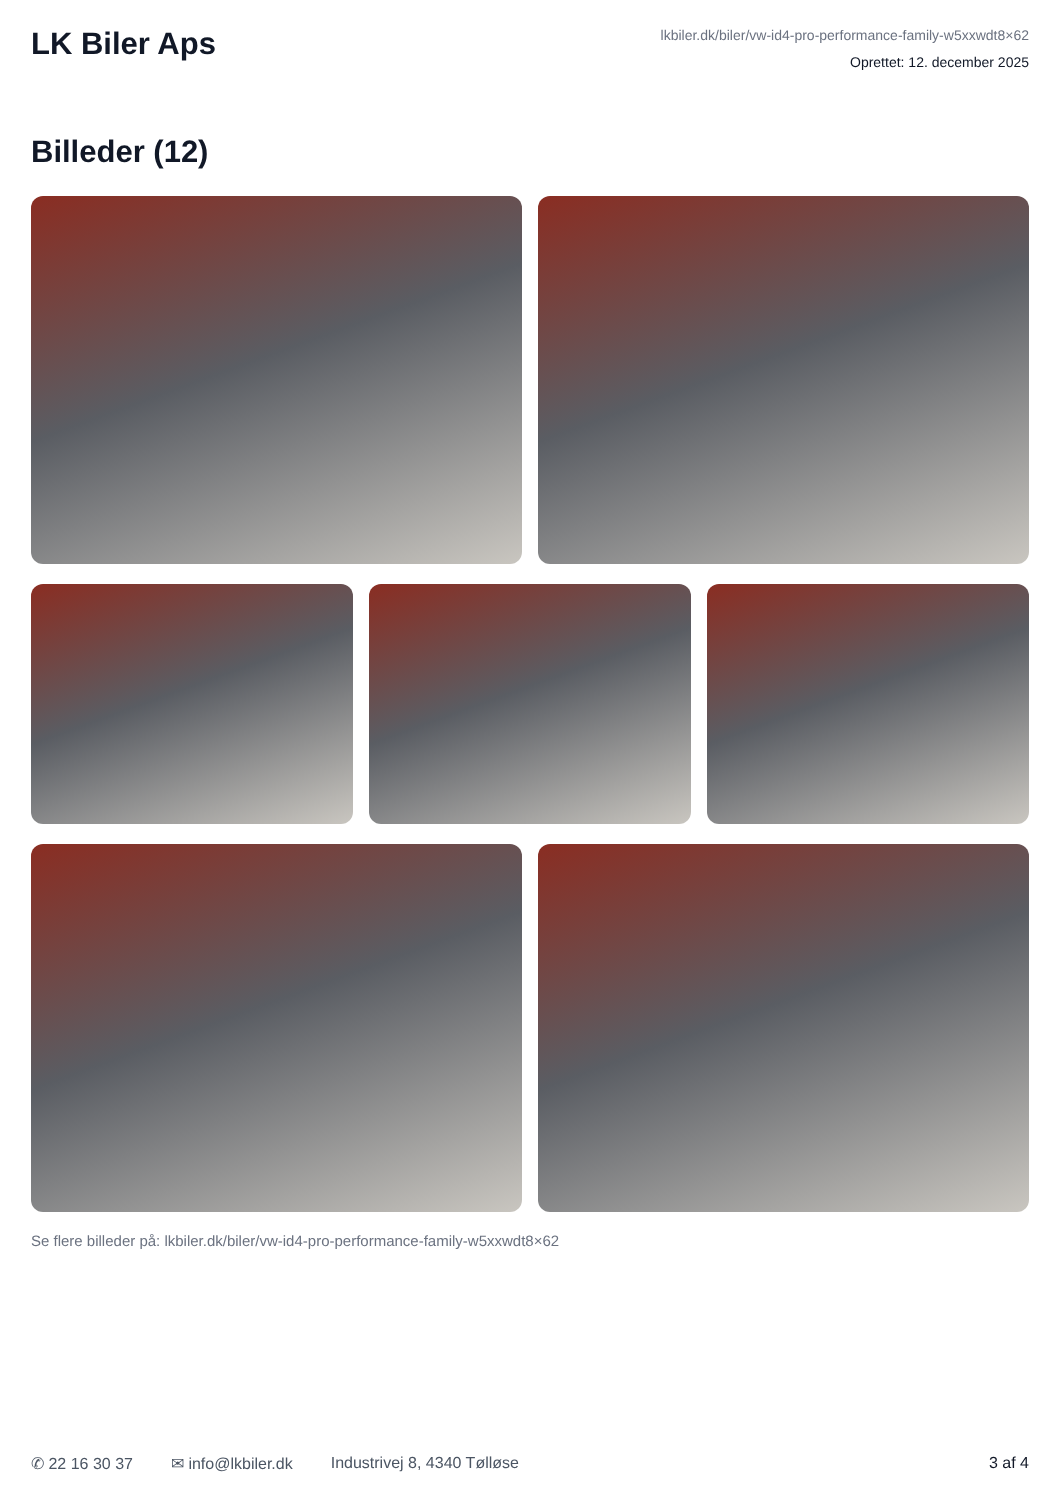LK Biler Aps
lkbiler.dk/biler/vw-id4-pro-performance-family-w5xxwdt8×62
Oprettet: 12. december 2025
Billeder (12)
Se flere billeder på: lkbiler.dk/biler/vw-id4-pro-performance-family-w5xxwdt8×62
✆ 22 16 30 37 ✉ info@lkbiler.dk Industrivej 8, 4340 Tølløse 3 af 4